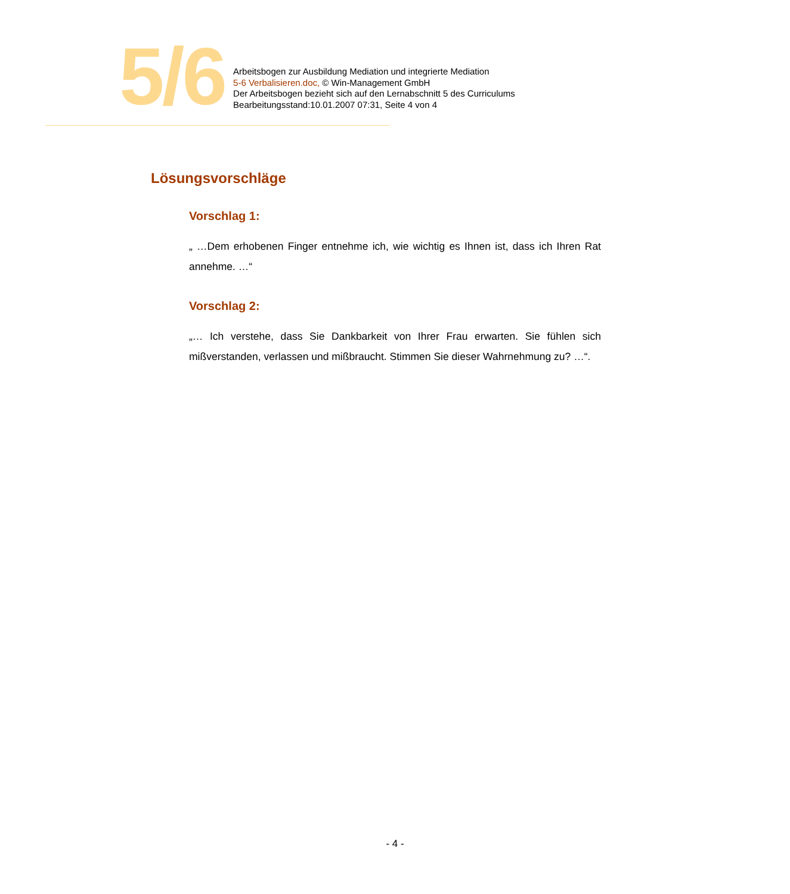5/6
Arbeitsbogen zur Ausbildung Mediation und integrierte Mediation
5-6 Verbalisieren.doc, © Win-Management GmbH
Der Arbeitsbogen bezieht sich auf den Lernabschnitt 5 des Curriculums
Bearbeitungsstand:10.01.2007 07:31, Seite 4 von 4
Lösungsvorschläge
Vorschlag 1:
„ …Dem erhobenen Finger entnehme ich, wie wichtig es Ihnen ist, dass ich Ihren Rat annehme. …“
Vorschlag 2:
„… Ich verstehe, dass Sie Dankbarkeit von Ihrer Frau erwarten. Sie fühlen sich mißverstanden, verlassen und mißbraucht. Stimmen Sie dieser Wahrnehmung zu? …“.
- 4 -